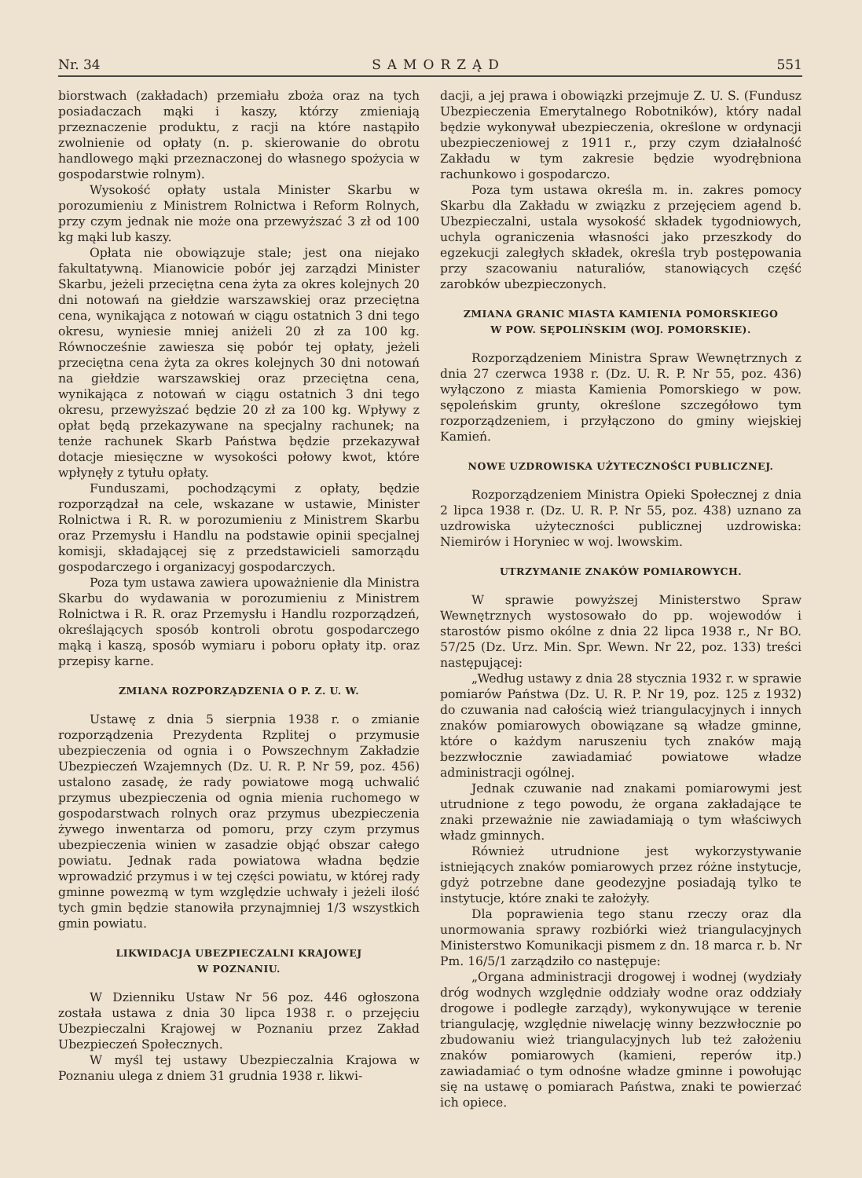Nr. 34 SAMORZĄD 551
biorstwach (zakładach) przemiału zboża oraz na tych posiadaczach mąki i kaszy, którzy zmieniają przeznaczenie produktu, z racji na które nastąpiło zwolnienie od opłaty (n. p. skierowanie do obrotu handlowego mąki przeznaczonej do własnego spożycia w gospodarstwie rolnym).
Wysokość opłaty ustala Minister Skarbu w porozumieniu z Ministrem Rolnictwa i Reform Rolnych, przy czym jednak nie może ona przewyższać 3 zł od 100 kg mąki lub kaszy.
Opłata nie obowiązuje stale; jest ona niejako fakultatywną. Mianowicie pobór jej zarządzi Minister Skarbu, jeżeli przeciętna cena żyta za okres kolejnych 20 dni notowań na giełdzie warszawskiej oraz przeciętna cena, wynikająca z notowań w ciągu ostatnich 3 dni tego okresu, wyniesie mniej aniżeli 20 zł za 100 kg. Równocześnie zawiesza się pobór tej opłaty, jeżeli przeciętna cena żyta za okres kolejnych 30 dni notowań na giełdzie warszawskiej oraz przeciętna cena, wynikająca z notowań w ciągu ostatnich 3 dni tego okresu, przewyższać będzie 20 zł za 100 kg. Wpływy z opłat będą przekazywane na specjalny rachunek; na tenże rachunek Skarb Państwa będzie przekazywał dotacje miesięczne w wysokości połowy kwot, które wpłynęły z tytułu opłaty.
Funduszami, pochodzącymi z opłaty, będzie rozporządzał na cele, wskazane w ustawie, Minister Rolnictwa i R. R. w porozumieniu z Ministrem Skarbu oraz Przemysłu i Handlu na podstawie opinii specjalnej komisji, składającej się z przedstawicieli samorządu gospodarczego i organizacyj gospodarczych.
Poza tym ustawa zawiera upoważnienie dla Ministra Skarbu do wydawania w porozumieniu z Ministrem Rolnictwa i R. R. oraz Przemysłu i Handlu rozporządzeń, określających sposób kontroli obrotu gospodarczego mąką i kaszą, sposób wymiaru i poboru opłaty itp. oraz przepisy karne.
ZMIANA ROZPORZĄDZENIA O P. Z. U. W.
Ustawę z dnia 5 sierpnia 1938 r. o zmianie rozporządzenia Prezydenta Rzplitej o przymusie ubezpieczenia od ognia i o Powszechnym Zakładzie Ubezpieczeń Wzajemnych (Dz. U. R. P. Nr 59, poz. 456) ustalono zasadę, że rady powiatowe mogą uchwalić przymus ubezpieczenia od ognia mienia ruchomego w gospodarstwach rolnych oraz przymus ubezpieczenia żywego inwentarza od pomoru, przy czym przymus ubezpieczenia winien w zasadzie objąć obszar całego powiatu. Jednak rada powiatowa władna będzie wprowadzić przymus i w tej części powiatu, w której rady gminne powezmą w tym względzie uchwały i jeżeli ilość tych gmin będzie stanowiła przynajmniej 1/3 wszystkich gmin powiatu.
LIKWIDACJA UBEZPIECZALNI KRAJOWEJ
W POZNANIU.
W Dzienniku Ustaw Nr 56 poz. 446 ogłoszona została ustawa z dnia 30 lipca 1938 r. o przejęciu Ubezpieczalni Krajowej w Poznaniu przez Zakład Ubezpieczeń Społecznych.
W myśl tej ustawy Ubezpieczalnia Krajowa w Poznaniu ulega z dniem 31 grudnia 1938 r. likwi-
dacji, a jej prawa i obowiązki przejmuje Z. U. S. (Fundusz Ubezpieczenia Emerytalnego Robotników), który nadal będzie wykonywał ubezpieczenia, określone w ordynacji ubezpieczeniowej z 1911 r., przy czym działalność Zakładu w tym zakresie będzie wyodrębniona rachunkowo i gospodarczo.
Poza tym ustawa określa m. in. zakres pomocy Skarbu dla Zakładu w związku z przejęciem agend b. Ubezpieczalni, ustala wysokość składek tygodniowych, uchyla ograniczenia własności jako przeszkody do egzekucji zaległych składek, określa tryb postępowania przy szacowaniu naturaliów, stanowiących część zarobków ubezpieczonych.
ZMIANA GRANIC MIASTA KAMIENIA POMORSKIEGO
W POW. SĘPOLIŃSKIM (WOJ. POMORSKIE).
Rozporządzeniem Ministra Spraw Wewnętrznych z dnia 27 czerwca 1938 r. (Dz. U. R. P. Nr 55, poz. 436) wyłączono z miasta Kamienia Pomorskiego w pow. sępoleńskim grunty, określone szczegółowo tym rozporządzeniem, i przyłączono do gminy wiejskiej Kamień.
NOWE UZDROWISKA UŻYTECZNOŚCI PUBLICZNEJ.
Rozporządzeniem Ministra Opieki Społecznej z dnia 2 lipca 1938 r. (Dz. U. R. P. Nr 55, poz. 438) uznano za uzdrowiska użyteczności publicznej uzdrowiska: Niemirów i Horyniec w woj. lwowskim.
UTRZYMANIE ZNAKÓW POMIAROWYCH.
W sprawie powyższej Ministerstwo Spraw Wewnętrznych wystosowało do pp. wojewodów i starostów pismo okólne z dnia 22 lipca 1938 r., Nr BO. 57/25 (Dz. Urz. Min. Spr. Wewn. Nr 22, poz. 133) treści następującej:
„Według ustawy z dnia 28 stycznia 1932 r. w sprawie pomiarów Państwa (Dz. U. R. P. Nr 19, poz. 125 z 1932) do czuwania nad całością wież triangulacyjnych i innych znaków pomiarowych obowiązane są władze gminne, które o każdym naruszeniu tych znaków mają bezzwłocznie zawiadamiać powiatowe władze administracji ogólnej.
Jednak czuwanie nad znakami pomiarowymi jest utrudnione z tego powodu, że organa zakładające te znaki przeważnie nie zawiadamiają o tym właściwych władz gminnych.
Również utrudnione jest wykorzystywanie istniejących znaków pomiarowych przez różne instytucje, gdyż potrzebne dane geodezyjne posiadają tylko te instytucje, które znaki te założyły.
Dla poprawienia tego stanu rzeczy oraz dla unormowania sprawy rozbiórki wież triangulacyjnych Ministerstwo Komunikacji pismem z dn. 18 marca r. b. Nr Pm. 16/5/1 zarządziło co następuje:
„Organa administracji drogowej i wodnej (wydziały dróg wodnych względnie oddziały wodne oraz oddziały drogowe i podległe zarządy), wykonywujące w terenie triangulację, względnie niwelację winny bezzwłocznie po zbudowaniu wież triangulacyjnych lub też założeniu znaków pomiarowych (kamieni, reperów itp.) zawiadamiać o tym odnośne władze gminne i powołując się na ustawę o pomiarach Państwa, znaki te powierzać ich opiece.